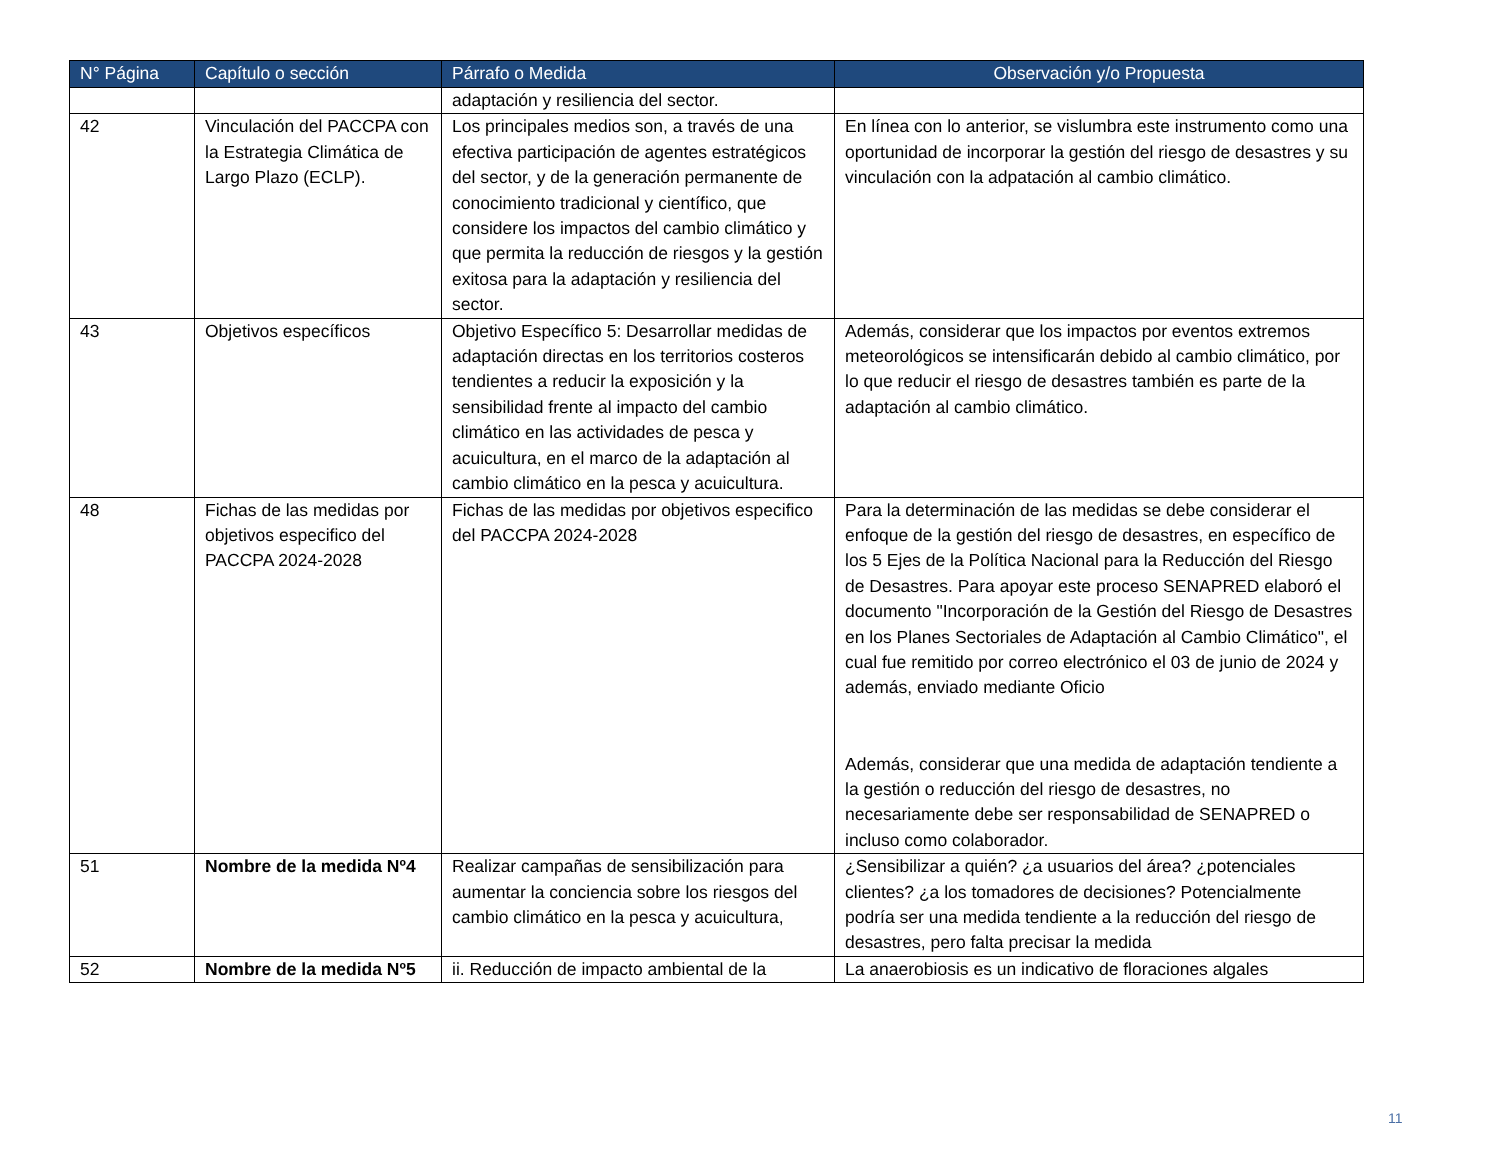| N° Página | Capítulo o sección | Párrafo o Medida | Observación y/o Propuesta |
| --- | --- | --- | --- |
| | | adaptación y resiliencia del sector. | |
| 42 | Vinculación del PACCPA con la Estrategia Climática de Largo Plazo (ECLP). | Los principales medios son, a través de una efectiva participación de agentes estratégicos del sector, y de la generación permanente de conocimiento tradicional y científico, que considere los impactos del cambio climático y que permita la reducción de riesgos y la gestión exitosa para la adaptación y resiliencia del sector. | En línea con lo anterior, se vislumbra este instrumento como una oportunidad de incorporar la gestión del riesgo de desastres y su vinculación con la adpatación al cambio climático. |
| 43 | Objetivos específicos | Objetivo Específico 5: Desarrollar medidas de adaptación directas en los territorios costeros tendientes a reducir la exposición y la sensibilidad frente al impacto del cambio climático en las actividades de pesca y acuicultura, en el marco de la adaptación al cambio climático en la pesca y acuicultura. | Además, considerar que los impactos por eventos extremos meteorológicos se intensificarán debido al cambio climático, por lo que reducir el riesgo de desastres también es parte de la adaptación al cambio climático. |
| 48 | Fichas de las medidas por objetivos especifico del PACCPA 2024-2028 | Fichas de las medidas por objetivos especifico del PACCPA 2024-2028 | Para la determinación de las medidas se debe considerar el enfoque de la gestión del riesgo de desastres, en específico de los 5 Ejes de la Política Nacional para la Reducción del Riesgo de Desastres. Para apoyar este proceso SENAPRED elaboró el documento "Incorporación de la Gestión del Riesgo de Desastres en los Planes Sectoriales de Adaptación al Cambio Climático", el cual fue remitido por correo electrónico el 03 de junio de 2024 y además, enviado mediante Oficio Además, considerar que una medida de adaptación tendiente a la gestión o reducción del riesgo de desastres, no necesariamente debe ser responsabilidad de SENAPRED o incluso como colaborador. |
| 51 | Nombre de la medida Nº4 | Realizar campañas de sensibilización para aumentar la conciencia sobre los riesgos del cambio climático en la pesca y acuicultura, | ¿Sensibilizar a quién? ¿a usuarios del área? ¿potenciales clientes? ¿a los tomadores de decisiones? Potencialmente podría ser una medida tendiente a la reducción del riesgo de desastres, pero falta precisar la medida |
| 52 | Nombre de la medida Nº5 | ii. Reducción de impacto ambiental de la | La anaerobiosis es un indicativo de floraciones algales |
11